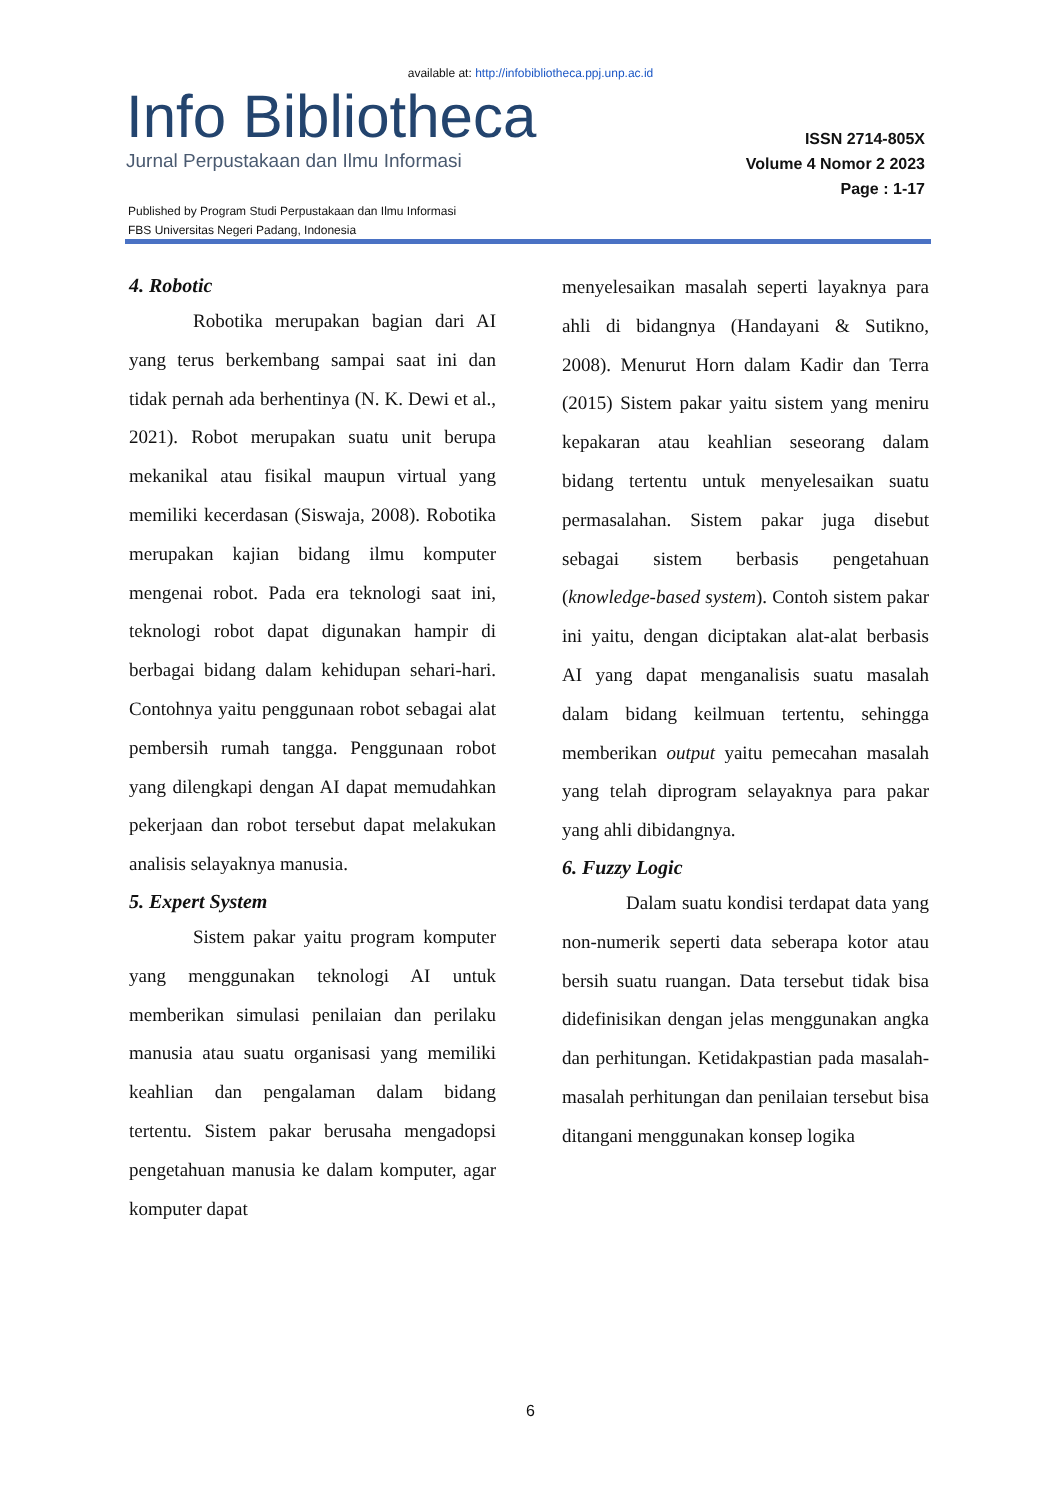available at: http://infobibliotheca.ppj.unp.ac.id
Info Bibliotheca
Jurnal Perpustakaan dan Ilmu Informasi
ISSN 2714-805X
Volume 4 Nomor 2 2023
Page : 1-17
Published by Program Studi Perpustakaan dan Ilmu Informasi
FBS Universitas Negeri Padang, Indonesia
4. Robotic
Robotika merupakan bagian dari AI yang terus berkembang sampai saat ini dan tidak pernah ada berhentinya (N. K. Dewi et al., 2021). Robot merupakan suatu unit berupa mekanikal atau fisikal maupun virtual yang memiliki kecerdasan (Siswaja, 2008). Robotika merupakan kajian bidang ilmu komputer mengenai robot. Pada era teknologi saat ini, teknologi robot dapat digunakan hampir di berbagai bidang dalam kehidupan sehari-hari. Contohnya yaitu penggunaan robot sebagai alat pembersih rumah tangga. Penggunaan robot yang dilengkapi dengan AI dapat memudahkan pekerjaan dan robot tersebut dapat melakukan analisis selayaknya manusia.
5. Expert System
Sistem pakar yaitu program komputer yang menggunakan teknologi AI untuk memberikan simulasi penilaian dan perilaku manusia atau suatu organisasi yang memiliki keahlian dan pengalaman dalam bidang tertentu. Sistem pakar berusaha mengadopsi pengetahuan manusia ke dalam komputer, agar komputer dapat
menyelesaikan masalah seperti layaknya para ahli di bidangnya (Handayani & Sutikno, 2008). Menurut Horn dalam Kadir dan Terra (2015) Sistem pakar yaitu sistem yang meniru kepakaran atau keahlian seseorang dalam bidang tertentu untuk menyelesaikan suatu permasalahan. Sistem pakar juga disebut sebagai sistem berbasis pengetahuan (knowledge-based system). Contoh sistem pakar ini yaitu, dengan diciptakan alat-alat berbasis AI yang dapat menganalisis suatu masalah dalam bidang keilmuan tertentu, sehingga memberikan output yaitu pemecahan masalah yang telah diprogram selayaknya para pakar yang ahli dibidangnya.
6. Fuzzy Logic
Dalam suatu kondisi terdapat data yang non-numerik seperti data seberapa kotor atau bersih suatu ruangan. Data tersebut tidak bisa didefinisikan dengan jelas menggunakan angka dan perhitungan. Ketidakpastian pada masalah-masalah perhitungan dan penilaian tersebut bisa ditangani menggunakan konsep logika
6